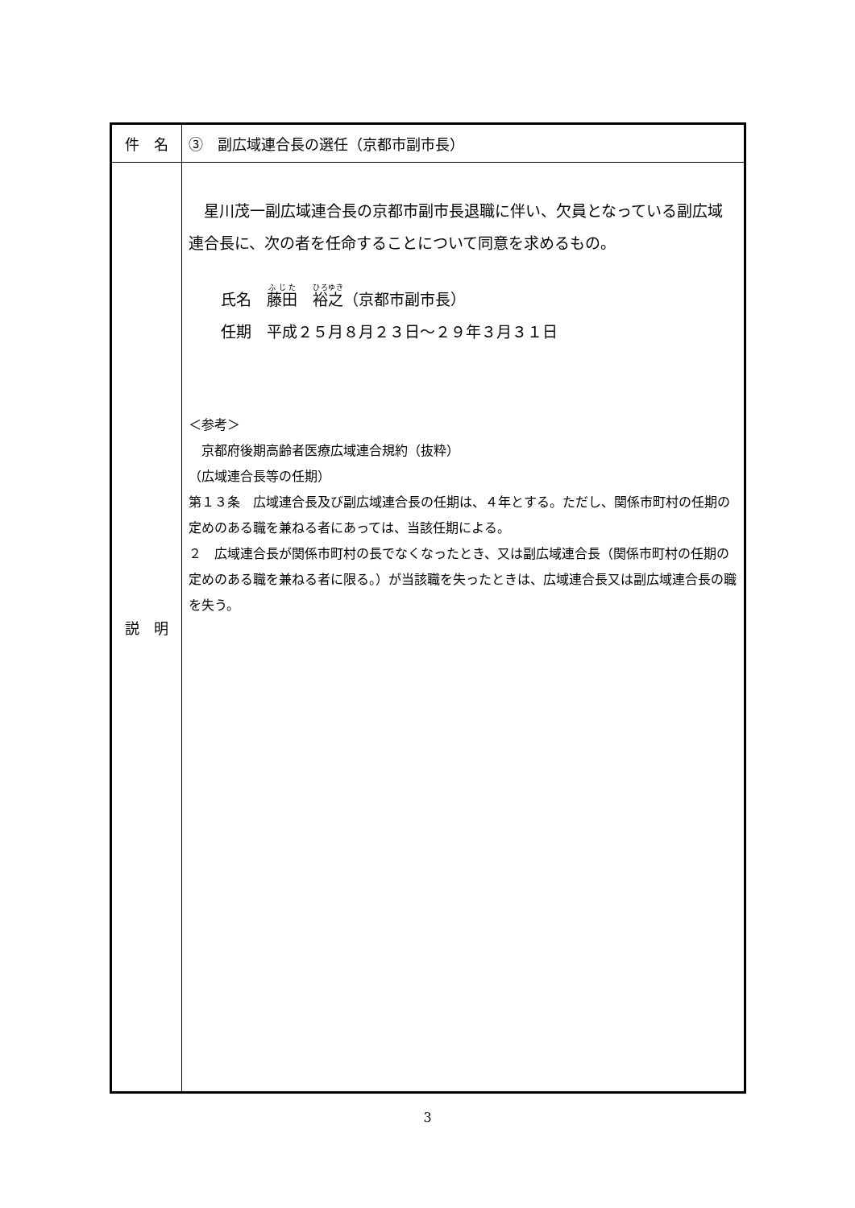| 件 名 | ③ 副広域連合長の選任（京都市副市長） |
| 説 明 | 星川茂一副広域連合長の京都市副市長退職に伴い、欠員となっている副広域連合長に、次の者を任命することについて同意を求めるもの。 氏名 藤田 裕之 （京都市副市長） 任期 平成２５月８月２３日～２９年３月３１日 ＜参考＞ 京都府後期高齢者医療広域連合規約（抜粋） （広域連合長等の任期） 第１３条 広域連合長及び副広域連合長の任期は、４年とする。ただし、関係市町村の任期の定めのある職を兼ねる者にあっては、当該任期による。 ２ 広域連合長が関係市町村の長でなくなったとき、又は副広域連合長（関係市町村の任期の定めのある職を兼ねる者に限る。）が当該職を失ったときは、広域連合長又は副広域連合長の職を失う。 |
3